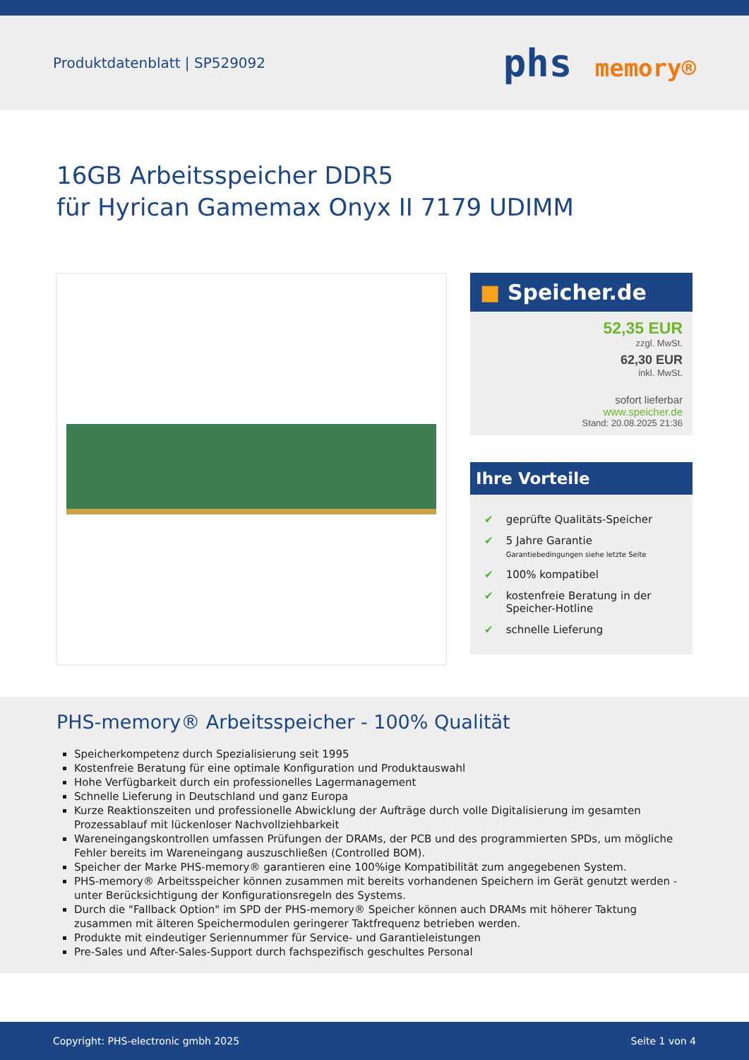Produktdatenblatt | SP529092
phs memory®
16GB Arbeitsspeicher DDR5
für Hyrican Gamemax Onyx II 7179 UDIMM
■ Speicher.de
52,35 EUR
zzgl. MwSt.
62,30 EUR
inkl. MwSt.
sofort lieferbar
www.speicher.de
Stand: 20.08.2025 21:36
Ihre Vorteile
✔ geprüfte Qualitäts-Speicher
✔ 5 Jahre Garantie
Garantiebedingungen siehe letzte Seite
✔ 100% kompatibel
✔ kostenfreie Beratung in der Speicher-Hotline
✔ schnelle Lieferung
PHS-memory® Arbeitsspeicher - 100% Qualität
Speicherkompetenz durch Spezialisierung seit 1995
Kostenfreie Beratung für eine optimale Konfiguration und Produktauswahl
Hohe Verfügbarkeit durch ein professionelles Lagermanagement
Schnelle Lieferung in Deutschland und ganz Europa
Kurze Reaktionszeiten und professionelle Abwicklung der Aufträge durch volle Digitalisierung im gesamten Prozessablauf mit lückenloser Nachvollziehbarkeit
Wareneingangskontrollen umfassen Prüfungen der DRAMs, der PCB und des programmierten SPDs, um mögliche Fehler bereits im Wareneingang auszuschließen (Controlled BOM).
Speicher der Marke PHS-memory® garantieren eine 100%ige Kompatibilität zum angegebenen System.
PHS-memory® Arbeitsspeicher können zusammen mit bereits vorhandenen Speichern im Gerät genutzt werden - unter Berücksichtigung der Konfigurationsregeln des Systems.
Durch die "Fallback Option" im SPD der PHS-memory® Speicher können auch DRAMs mit höherer Taktung zusammen mit älteren Speichermodulen geringerer Taktfrequenz betrieben werden.
Produkte mit eindeutiger Seriennummer für Service- und Garantieleistungen
Pre-Sales und After-Sales-Support durch fachspezifisch geschultes Personal
Copyright: PHS-electronic gmbh 2025 Seite 1 von 4